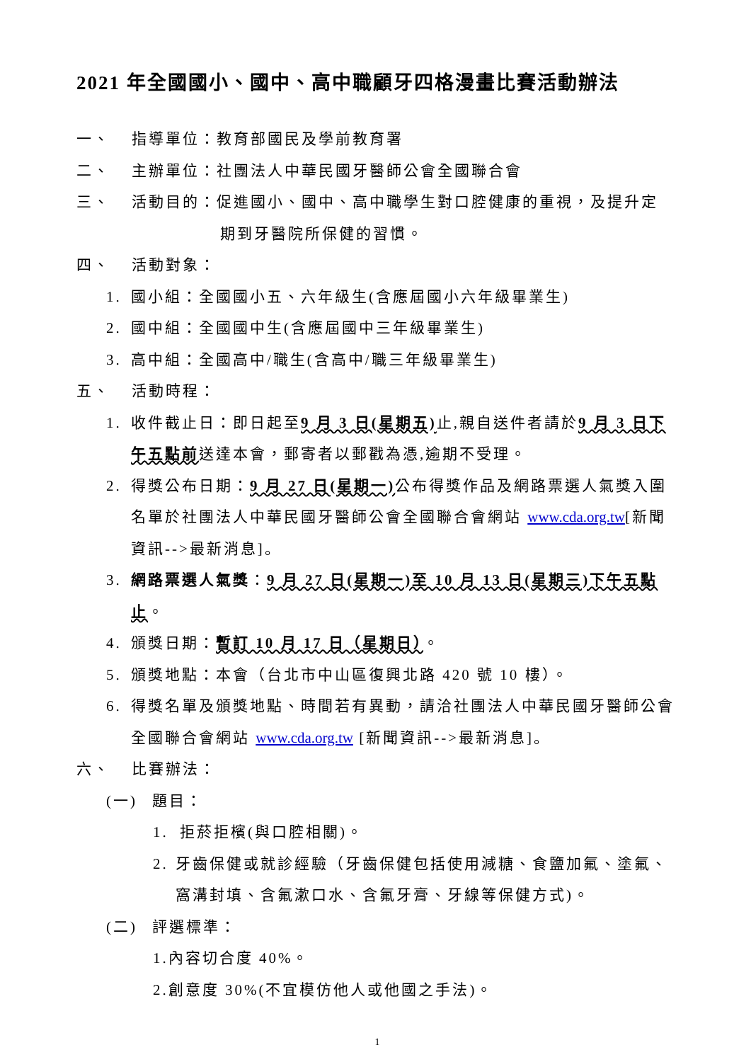2021 年全國國小、國中、高中職顧牙四格漫畫比賽活動辦法
一、 指導單位：教育部國民及學前教育署
二、 主辦單位：社團法人中華民國牙醫師公會全國聯合會
三、 活動目的：促進國小、國中、高中職學生對口腔健康的重視，及提升定
期到牙醫院所保健的習慣。
四、 活動對象：
1. 國小組：全國國小五、六年級生(含應屆國小六年級畢業生)
2. 國中組：全國國中生(含應屆國中三年級畢業生)
3. 高中組：全國高中/職生(含高中/職三年級畢業生)
五、 活動時程：
1. 收件截止日：即日起至9 月 3 日(星期五) 止,親自送件者請於9 月 3 日下午五點前送達本會，郵寄者以郵戳為憑,逾期不受理。
2. 得獎公布日期：9 月 27 日(星期一) 公布得獎作品及網路票選人氣獎入圍名單於社團法人中華民國牙醫師公會全國聯合會網站 www.cda.org.tw[新聞資訊-->最新消息]。
3. 網路票選人氣獎：9 月 27 日(星期一)至 10 月 13 日(星期三)下午五點止。
4. 頒獎日期：暫訂 10 月 17 日（星期日）。
5. 頒獎地點：本會（台北市中山區復興北路 420 號 10 樓）。
6. 得獎名單及頒獎地點、時間若有異動，請洽社團法人中華民國牙醫師公會全國聯合會網站 www.cda.org.tw [新聞資訊-->最新消息]。
六、 比賽辦法：
(一) 題目：
1. 拒菸拒檳(與口腔相關)。
2. 牙齒保健或就診經驗（牙齒保健包括使用減糖、食鹽加氟、塗氟、窩溝封填、含氟漱口水、含氟牙膏、牙線等保健方式)。
(二) 評選標準：
1.內容切合度 40%。
2.創意度 30%(不宜模仿他人或他國之手法)。
1